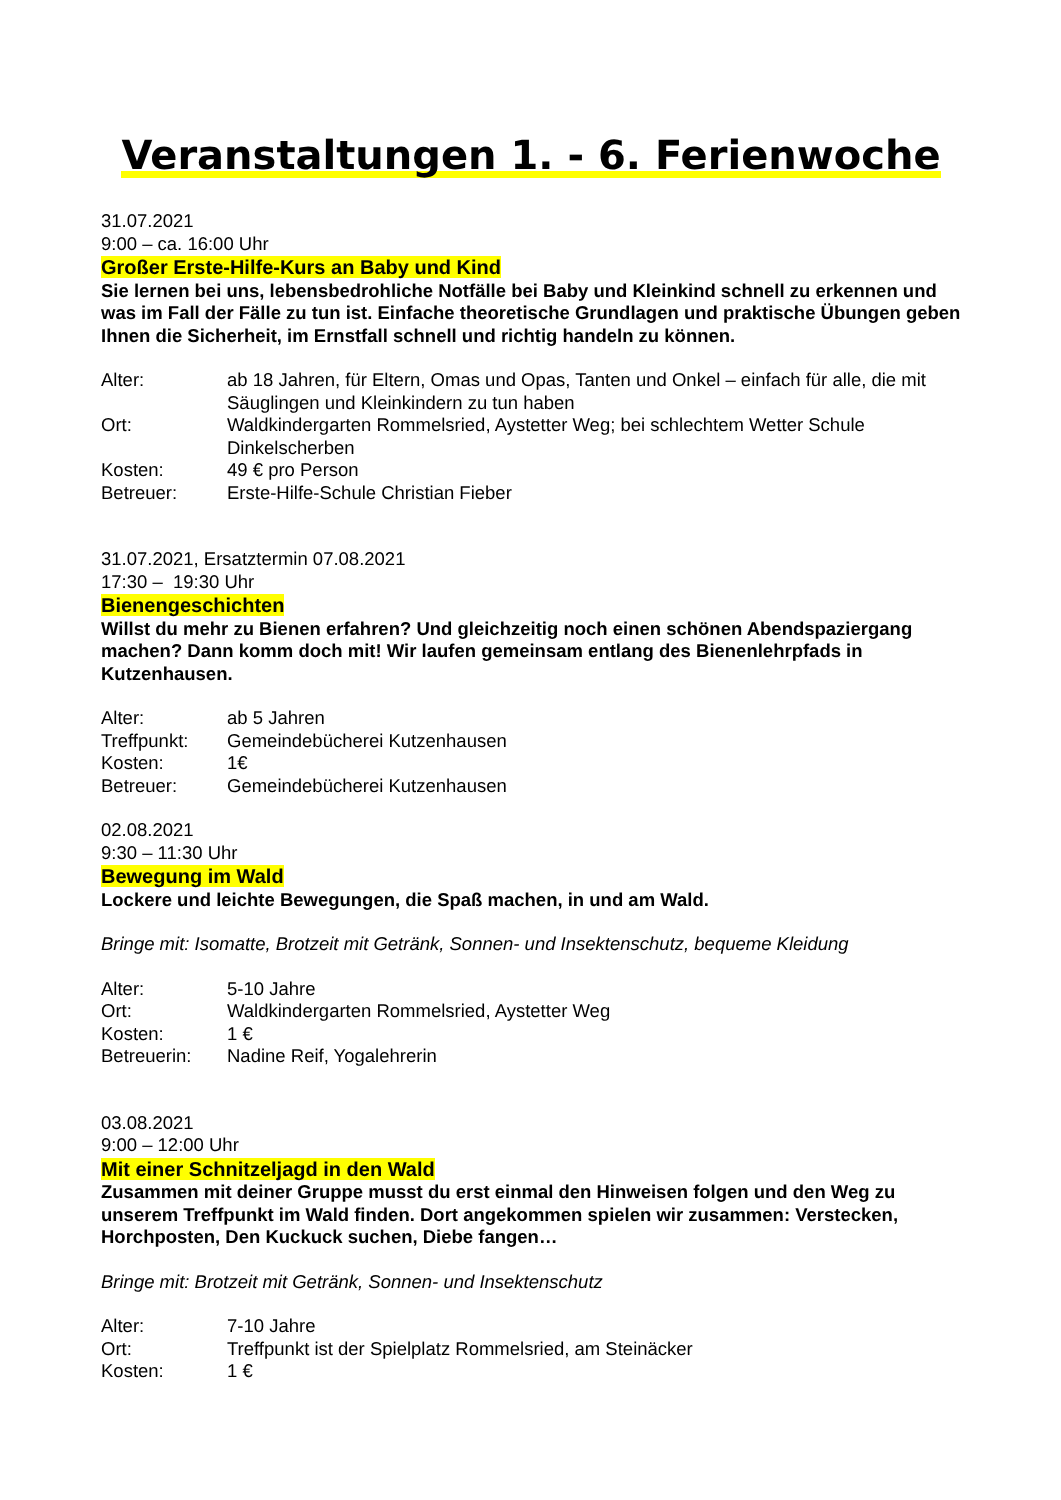Veranstaltungen 1. - 6. Ferienwoche
31.07.2021
9:00 – ca. 16:00 Uhr
Großer Erste-Hilfe-Kurs an Baby und Kind
Sie lernen bei uns, lebensbedrohliche Notfälle bei Baby und Kleinkind schnell zu erkennen und was im Fall der Fälle zu tun ist. Einfache theoretische Grundlagen und praktische Übungen geben Ihnen die Sicherheit, im Ernstfall schnell und richtig handeln zu können.
| Alter: | ab 18 Jahren, für Eltern, Omas und Opas, Tanten und Onkel – einfach für alle, die mit Säuglingen und Kleinkindern zu tun haben |
| Ort: | Waldkindergarten Rommelsried, Aystetter Weg; bei schlechtem Wetter Schule Dinkelscherben |
| Kosten: | 49 € pro Person |
| Betreuer: | Erste-Hilfe-Schule Christian Fieber |
31.07.2021, Ersatztermin 07.08.2021
17:30 – 19:30 Uhr
Bienengeschichten
Willst du mehr zu Bienen erfahren? Und gleichzeitig noch einen schönen Abendspaziergang machen? Dann komm doch mit! Wir laufen gemeinsam entlang des Bienenlehrpfads in Kutzenhausen.
| Alter: | ab 5 Jahren |
| Treffpunkt: | Gemeindebücherei Kutzenhausen |
| Kosten: | 1€ |
| Betreuer: | Gemeindebücherei Kutzenhausen |
02.08.2021
9:30 – 11:30 Uhr
Bewegung im Wald
Lockere und leichte Bewegungen, die Spaß machen, in und am Wald.
Bringe mit: Isomatte, Brotzeit mit Getränk, Sonnen- und Insektenschutz, bequeme Kleidung
| Alter: | 5-10 Jahre |
| Ort: | Waldkindergarten Rommelsried, Aystetter Weg |
| Kosten: | 1 € |
| Betreuerin: | Nadine Reif, Yogalehrerin |
03.08.2021
9:00 – 12:00 Uhr
Mit einer Schnitzeljagd in den Wald
Zusammen mit deiner Gruppe musst du erst einmal den Hinweisen folgen und den Weg zu unserem Treffpunkt im Wald finden. Dort angekommen spielen wir zusammen: Verstecken, Horchposten, Den Kuckuck suchen, Diebe fangen…
Bringe mit: Brotzeit mit Getränk, Sonnen- und Insektenschutz
| Alter: | 7-10 Jahre |
| Ort: | Treffpunkt ist der Spielplatz Rommelsried, am Steinäcker |
| Kosten: | 1 € |